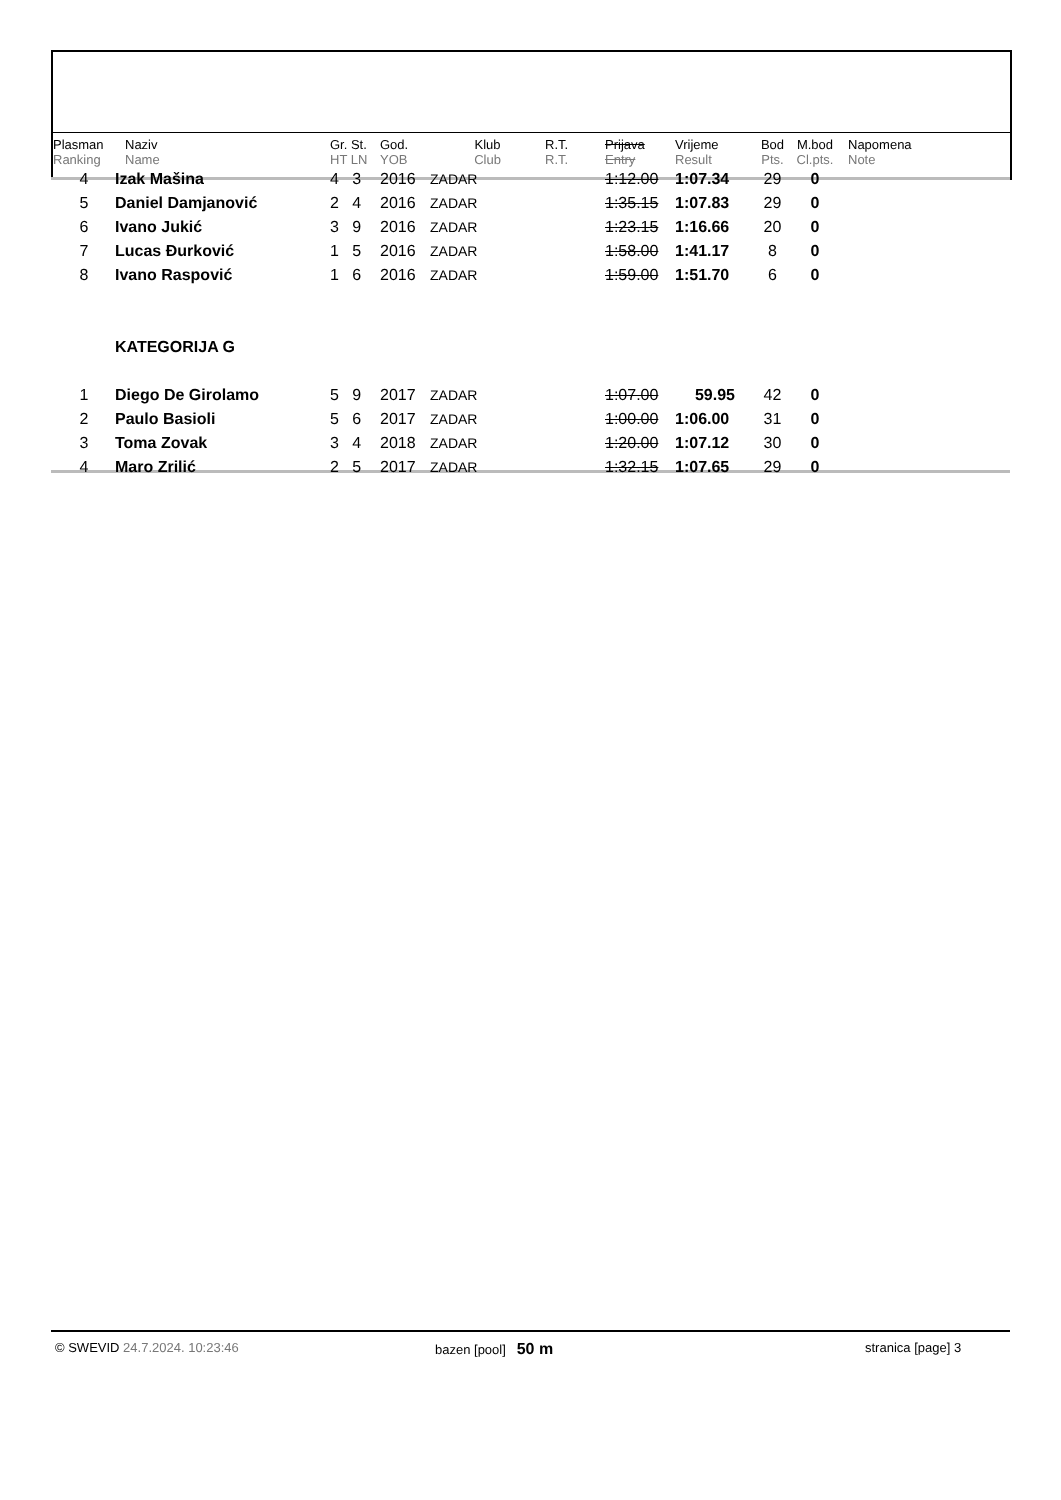| Plasman Ranking | Naziv Name | Gr. St. HT LN | God. YOB | Klub Club | R.T. R.T. | Prijava Entry | Vrijeme Result | Bod Pts. | M.bod Cl.pts. | Napomena Note |
| --- | --- | --- | --- | --- | --- | --- | --- | --- | --- | --- |
| 4 | Izak Mašina | 4 3 | 2016 | ZADAR | | 1:12.00 | 1:07.34 | 29 | 0 | |
| 5 | Daniel Damjanović | 2 4 | 2016 | ZADAR | | 1:35.15 | 1:07.83 | 29 | 0 | |
| 6 | Ivano Jukić | 3 9 | 2016 | ZADAR | | 1:23.15 | 1:16.66 | 20 | 0 | |
| 7 | Lucas Đurković | 1 5 | 2016 | ZADAR | | 1:58.00 | 1:41.17 | 8 | 0 | |
| 8 | Ivano Raspović | 1 6 | 2016 | ZADAR | | 1:59.00 | 1:51.70 | 6 | 0 | |
| | KATEGORIJA G | | | | | | | | | |
| 1 | Diego De Girolamo | 5 9 | 2017 | ZADAR | | 1:07.00 | 59.95 | 42 | 0 | |
| 2 | Paulo Basioli | 5 6 | 2017 | ZADAR | | 1:00.00 | 1:06.00 | 31 | 0 | |
| 3 | Toma Zovak | 3 4 | 2018 | ZADAR | | 1:20.00 | 1:07.12 | 30 | 0 | |
| 4 | Maro Zrilić | 2 5 | 2017 | ZADAR | | 1:32.15 | 1:07.65 | 29 | 0 | |
© SWEVID 24.7.2024. 10:23:46 bazen [pool] 50 m
stranica [page] 3